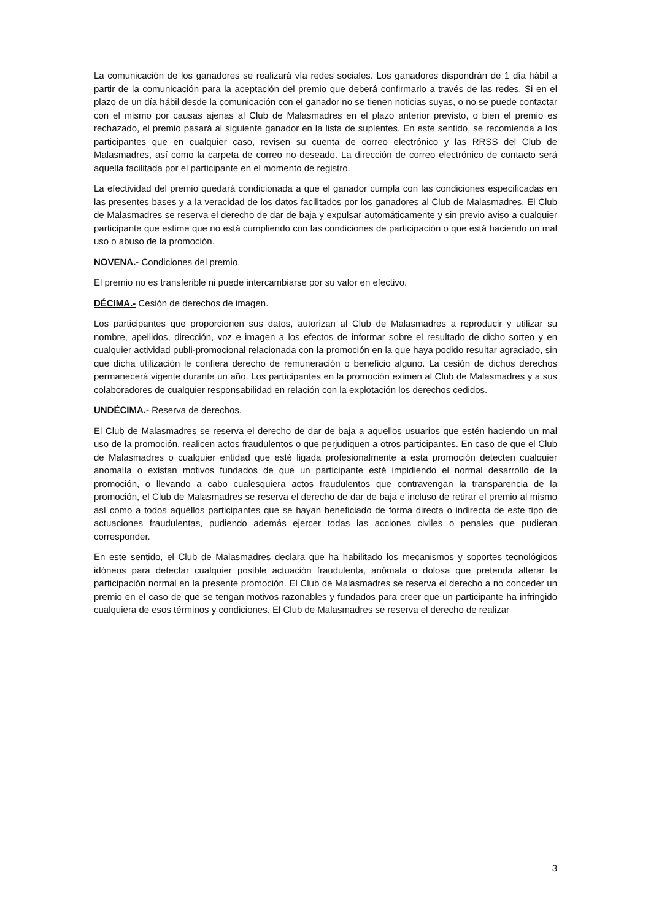La comunicación de los ganadores se realizará vía redes sociales. Los ganadores dispondrán de 1 día hábil a partir de la comunicación para la aceptación del premio que deberá confirmarlo a través de las redes. Si en el plazo de un día hábil desde la comunicación con el ganador no se tienen noticias suyas, o no se puede contactar con el mismo por causas ajenas al Club de Malasmadres en el plazo anterior previsto, o bien el premio es rechazado, el premio pasará al siguiente ganador en la lista de suplentes. En este sentido, se recomienda a los participantes que en cualquier caso, revisen su cuenta de correo electrónico y las RRSS del Club de Malasmadres, así como la carpeta de correo no deseado. La dirección de correo electrónico de contacto será aquella facilitada por el participante en el momento de registro.
La efectividad del premio quedará condicionada a que el ganador cumpla con las condiciones especificadas en las presentes bases y a la veracidad de los datos facilitados por los ganadores al Club de Malasmadres. El Club de Malasmadres se reserva el derecho de dar de baja y expulsar automáticamente y sin previo aviso a cualquier participante que estime que no está cumpliendo con las condiciones de participación o que está haciendo un mal uso o abuso de la promoción.
NOVENA.- Condiciones del premio.
El premio no es transferible ni puede intercambiarse por su valor en efectivo.
DÉCIMA.- Cesión de derechos de imagen.
Los participantes que proporcionen sus datos, autorizan al Club de Malasmadres a reproducir y utilizar su nombre, apellidos, dirección, voz e imagen a los efectos de informar sobre el resultado de dicho sorteo y en cualquier actividad publi-promocional relacionada con la promoción en la que haya podido resultar agraciado, sin que dicha utilización le confiera derecho de remuneración o beneficio alguno. La cesión de dichos derechos permanecerá vigente durante un año. Los participantes en la promoción eximen al Club de Malasmadres y a sus colaboradores de cualquier responsabilidad en relación con la explotación los derechos cedidos.
UNDÉCIMA.- Reserva de derechos.
El Club de Malasmadres se reserva el derecho de dar de baja a aquellos usuarios que estén haciendo un mal uso de la promoción, realicen actos fraudulentos o que perjudiquen a otros participantes. En caso de que el Club de Malasmadres o cualquier entidad que esté ligada profesionalmente a esta promoción detecten cualquier anomalía o existan motivos fundados de que un participante esté impidiendo el normal desarrollo de la promoción, o llevando a cabo cualesquiera actos fraudulentos que contravengan la transparencia de la promoción, el Club de Malasmadres se reserva el derecho de dar de baja e incluso de retirar el premio al mismo así como a todos aquéllos participantes que se hayan beneficiado de forma directa o indirecta de este tipo de actuaciones fraudulentas, pudiendo además ejercer todas las acciones civiles o penales que pudieran corresponder.
En este sentido, el Club de Malasmadres declara que ha habilitado los mecanismos y soportes tecnológicos idóneos para detectar cualquier posible actuación fraudulenta, anómala o dolosa que pretenda alterar la participación normal en la presente promoción. El Club de Malasmadres se reserva el derecho a no conceder un premio en el caso de que se tengan motivos razonables y fundados para creer que un participante ha infringido cualquiera de esos términos y condiciones. El Club de Malasmadres se reserva el derecho de realizar
3